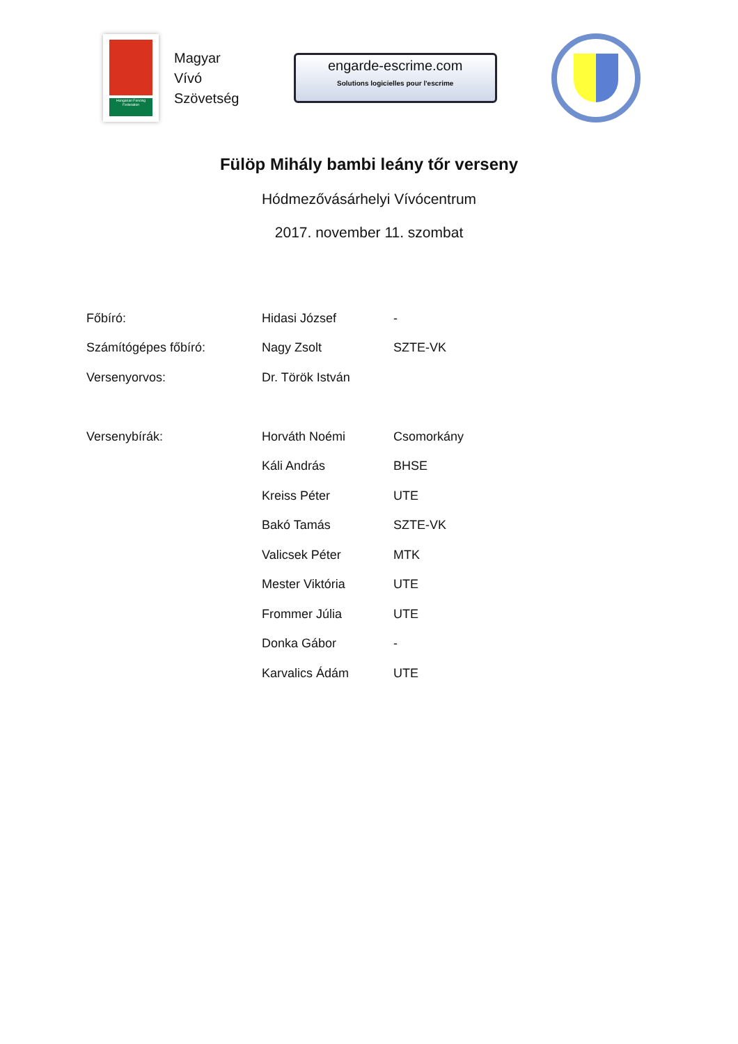Hungarian Fencing Federation
Magyar
Vívó
Szövetség
engarde-escrime.com
Solutions logicielles pour l'escrime
Fülöp Mihály bambi leány tőr verseny
Hódmezővásárhelyi Vívócentrum
2017. november 11. szombat
| Főbíró: | Hidasi József | - |
| Számítógépes főbíró: | Nagy Zsolt | SZTE-VK |
| Versenyorvos: | Dr. Török István | |
| Versenybírák: | Horváth Noémi | Csomorkány |
| | Káli András | BHSE |
| | Kreiss Péter | UTE |
| | Bakó Tamás | SZTE-VK |
| | Valicsek Péter | MTK |
| | Mester Viktória | UTE |
| | Frommer Júlia | UTE |
| | Donka Gábor | - |
| | Karvalics Ádám | UTE |